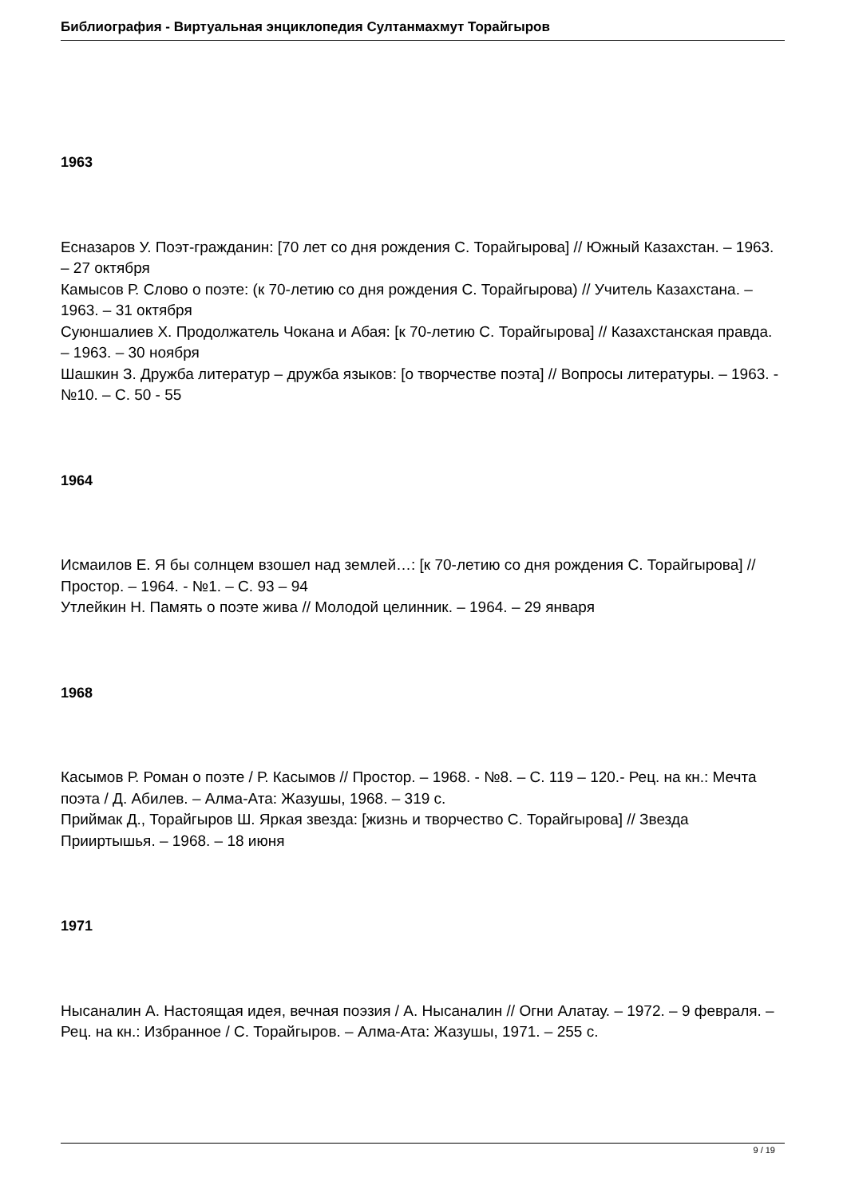Библиография - Виртуальная энциклопедия Султанмахмут Торайгыров
1963
Есназаров У. Поэт-гражданин: [70 лет со дня рождения С. Торайгырова] // Южный Казахстан. – 1963. – 27 октября
Камысов Р. Слово о поэте: (к 70-летию со дня рождения С. Торайгырова) // Учитель Казахстана. – 1963. – 31 октября
Суюншалиев Х. Продолжатель Чокана и Абая: [к 70-летию С. Торайгырова] // Казахстанская правда. – 1963. – 30 ноября
Шашкин З. Дружба литератур – дружба языков: [о творчестве поэта] // Вопросы литературы. – 1963. - №10. – С. 50 - 55
1964
Исмаилов Е. Я бы солнцем взошел над землей…: [к 70-летию со дня рождения С. Торайгырова] // Простор. – 1964. - №1. – С. 93 – 94
Утлейкин Н. Память о поэте жива // Молодой целинник. – 1964. – 29 января
1968
Касымов Р. Роман о поэте / Р. Касымов // Простор. – 1968. - №8. – С. 119 – 120.- Рец. на кн.: Мечта поэта / Д. Абилев. – Алма-Ата: Жазушы, 1968. – 319 с.
Приймак Д., Торайгыров Ш. Яркая звезда: [жизнь и творчество С. Торайгырова] // Звезда Прииртышья. – 1968. – 18 июня
1971
Нысаналин А. Настоящая идея, вечная поэзия / А. Нысаналин // Огни Алатау. – 1972. – 9 февраля. – Рец. на кн.: Избранное / С. Торайгыров. – Алма-Ата: Жазушы, 1971. – 255 с.
9 / 19